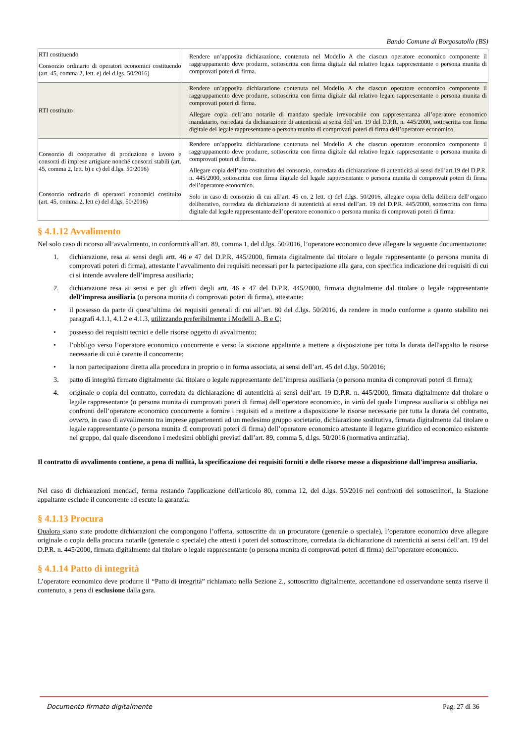Bando Comune di Borgosatollo (BS)
| RTI costituendo Consorzio ordinario di operatori economici costituendo (art. 45, comma 2, lett. e) del d.lgs. 50/2016) | Rendere un’apposita dichiarazione, contenuta nel Modello A che ciascun operatore economico componente il raggruppamento deve produrre, sottoscritta con firma digitale dal relativo legale rappresentante o persona munita di comprovati poteri di firma. |
| RTI costituito | Rendere un’apposita dichiarazione contenuta nel Modello A che ciascun operatore economico componente il raggruppamento deve produrre, sottoscritta con firma digitale dal relativo legale rappresentante o persona munita di comprovati poteri di firma. Allegare copia dell’atto notarile di mandato speciale irrevocabile con rappresentanza all’operatore economico mandatario, corredata da dichiarazione di autenticità ai sensi dell’art. 19 del D.P.R. n. 445/2000, sottoscritta con firma digitale del legale rappresentante o persona munita di comprovati poteri di firma dell’operatore economico. |
| Consorzio di cooperative di produzione e lavoro e consorzi di imprese artigiane nonché consorzi stabili (art. 45, comma 2, lett. b) e c) del d.lgs. 50/2016) Consorzio ordinario di operatori economici costituito (art. 45, comma 2, lett e) del d.lgs. 50/2016) | Rendere un’apposita dichiarazione contenuta nel Modello A che ciascun operatore economico componente il raggruppamento deve produrre, sottoscritta con firma digitale dal relativo legale rappresentante o persona munita di comprovati poteri di firma. Allegare copia dell’atto costitutivo del consorzio, corredata da dichiarazione di autenticità ai sensi dell’art.19 del D.P.R. n. 445/2000, sottoscritta con firma digitale del legale rappresentante o persona munita di comprovati poteri di firma dell’operatore economico. Solo in caso di consorzio di cui all’art. 45 co. 2 lett. c) del d.lgs. 50/2016, allegare copia della delibera dell’organo deliberativo, corredata da dichiarazione di autenticità ai sensi dell’art. 19 del D.P.R. 445/2000, sottoscritta con firma digitale dal legale rappresentante dell’operatore economico o persona munita di comprovati poteri di firma. |
§ 4.1.12 Avvalimento
Nel solo caso di ricorso all’avvalimento, in conformità all’art. 89, comma 1, del d.lgs. 50/2016, l’operatore economico deve allegare la seguente documentazione:
1. dichiarazione, resa ai sensi degli artt. 46 e 47 del D.P.R. 445/2000, firmata digitalmente dal titolare o legale rappresentante (o persona munita di comprovati poteri di firma), attestante l’avvalimento dei requisiti necessari per la partecipazione alla gara, con specifica indicazione dei requisiti di cui ci si intende avvalere dell’impresa ausiliaria;
2. dichiarazione resa ai sensi e per gli effetti degli artt. 46 e 47 del D.P.R. 445/2000, firmata digitalmente dal titolare o legale rappresentante dell’impresa ausiliaria (o persona munita di comprovati poteri di firma), attestante:
• il possesso da parte di quest’ultima dei requisiti generali di cui all’art. 80 del d.lgs. 50/2016, da rendere in modo conforme a quanto stabilito nei paragrafi 4.1.1, 4.1.2 e 4.1.3, utilizzando preferibilmente i Modelli A, B e C;
• possesso dei requisiti tecnici e delle risorse oggetto di avvalimento;
• l’obbligo verso l’operatore economico concorrente e verso la stazione appaltante a mettere a disposizione per tutta la durata dell'appalto le risorse necessarie di cui è carente il concorrente;
• la non partecipazione diretta alla procedura in proprio o in forma associata, ai sensi dell’art. 45 del d.lgs. 50/2016;
3. patto di integrità firmato digitalmente dal titolare o legale rappresentante dell’impresa ausiliaria (o persona munita di comprovati poteri di firma);
4. originale o copia del contratto, corredata da dichiarazione di autenticità ai sensi dell’art. 19 D.P.R. n. 445/2000, firmata digitalmente dal titolare o legale rappresentante (o persona munita di comprovati poteri di firma) dell’operatore economico, in virtù del quale l’impresa ausiliaria si obbliga nei confronti dell’operatore economico concorrente a fornire i requisiti ed a mettere a disposizione le risorse necessarie per tutta la durata del contratto, ovvero, in caso di avvalimento tra imprese appartenenti ad un medesimo gruppo societario, dichiarazione sostitutiva, firmata digitalmente dal titolare o legale rappresentante (o persona munita di comprovati poteri di firma) dell’operatore economico attestante il legame giuridico ed economico esistente nel gruppo, dal quale discendono i medesimi obblighi previsti dall’art. 89, comma 5, d.lgs. 50/2016 (normativa antimafia).
Il contratto di avvalimento contiene, a pena di nullità, la specificazione dei requisiti forniti e delle risorse messe a disposizione dall'impresa ausiliaria.
Nel caso di dichiarazioni mendaci, ferma restando l'applicazione dell'articolo 80, comma 12, del d.lgs. 50/2016 nei confronti dei sottoscrittori, la Stazione appaltante esclude il concorrente ed escute la garanzia.
§ 4.1.13 Procura
Qualora siano state prodotte dichiarazioni che compongono l’offerta, sottoscritte da un procuratore (generale o speciale), l’operatore economico deve allegare originale o copia della procura notarile (generale o speciale) che attesti i poteri del sottoscrittore, corredata da dichiarazione di autenticità ai sensi dell’art. 19 del D.P.R. n. 445/2000, firmata digitalmente dal titolare o legale rappresentante (o persona munita di comprovati poteri di firma) dell’operatore economico.
§ 4.1.14 Patto di integrità
L’operatore economico deve produrre il “Patto di integrità” richiamato nella Sezione 2., sottoscritto digitalmente, accettandone ed osservandone senza riserve il contenuto, a pena di esclusione dalla gara.
Documento firmato digitalmente Pag. 27 di 36